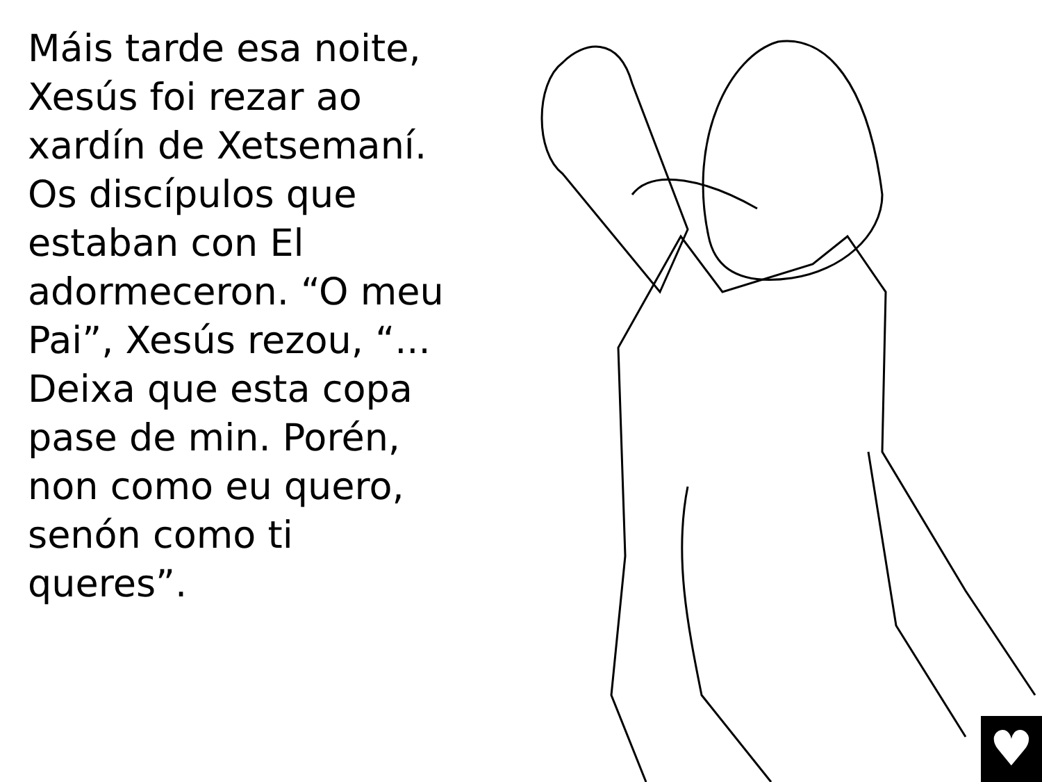Máis tarde esa noite, Xesús foi rezar ao xardín de Xetsemaní. Os discípulos que estaban con El adormeceron. “O meu Pai”, Xesús rezou, “... Deixa que esta copa pase de min. Porén, non como eu quero, senón como ti queres”.
♥